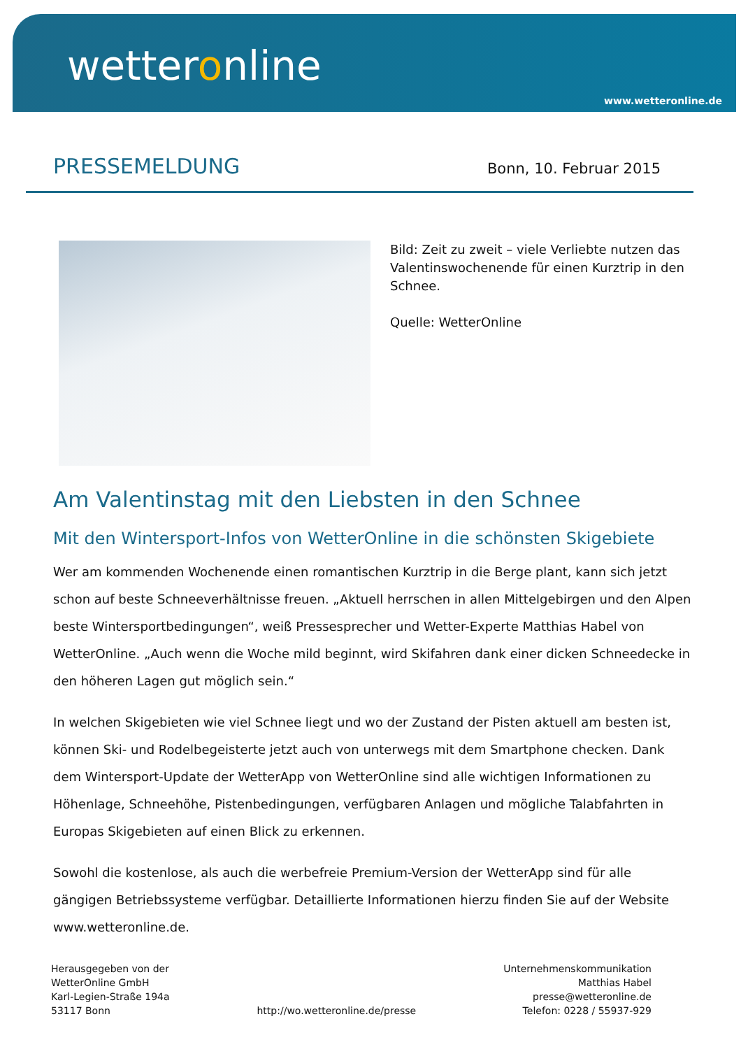wetteronline
www.wetteronline.de
PRESSEMELDUNG
Bonn, 10. Februar 2015
Bild: Zeit zu zweit – viele Verliebte nutzen das Valentinswochenende für einen Kurztrip in den Schnee.
Quelle: WetterOnline
Am Valentinstag mit den Liebsten in den Schnee
Mit den Wintersport-Infos von WetterOnline in die schönsten Skigebiete
Wer am kommenden Wochenende einen romantischen Kurztrip in die Berge plant, kann sich jetzt schon auf beste Schneeverhältnisse freuen. „Aktuell herrschen in allen Mittelgebirgen und den Alpen beste Wintersportbedingungen“, weiß Pressesprecher und Wetter-Experte Matthias Habel von WetterOnline. „Auch wenn die Woche mild beginnt, wird Skifahren dank einer dicken Schneedecke in den höheren Lagen gut möglich sein.“
In welchen Skigebieten wie viel Schnee liegt und wo der Zustand der Pisten aktuell am besten ist, können Ski- und Rodelbegeisterte jetzt auch von unterwegs mit dem Smartphone checken. Dank dem Wintersport-Update der WetterApp von WetterOnline sind alle wichtigen Informationen zu Höhenlage, Schneehöhe, Pistenbedingungen, verfügbaren Anlagen und mögliche Talabfahrten in Europas Skigebieten auf einen Blick zu erkennen.
Sowohl die kostenlose, als auch die werbefreie Premium-Version der WetterApp sind für alle gängigen Betriebssysteme verfügbar. Detaillierte Informationen hierzu finden Sie auf der Website www.wetteronline.de.
Herausgegeben von der
WetterOnline GmbH
Karl-Legien-Straße 194a
53117 Bonn
http://wo.wetteronline.de/presse
Unternehmenskommunikation
Matthias Habel
presse@wetteronline.de
Telefon: 0228 / 55937-929